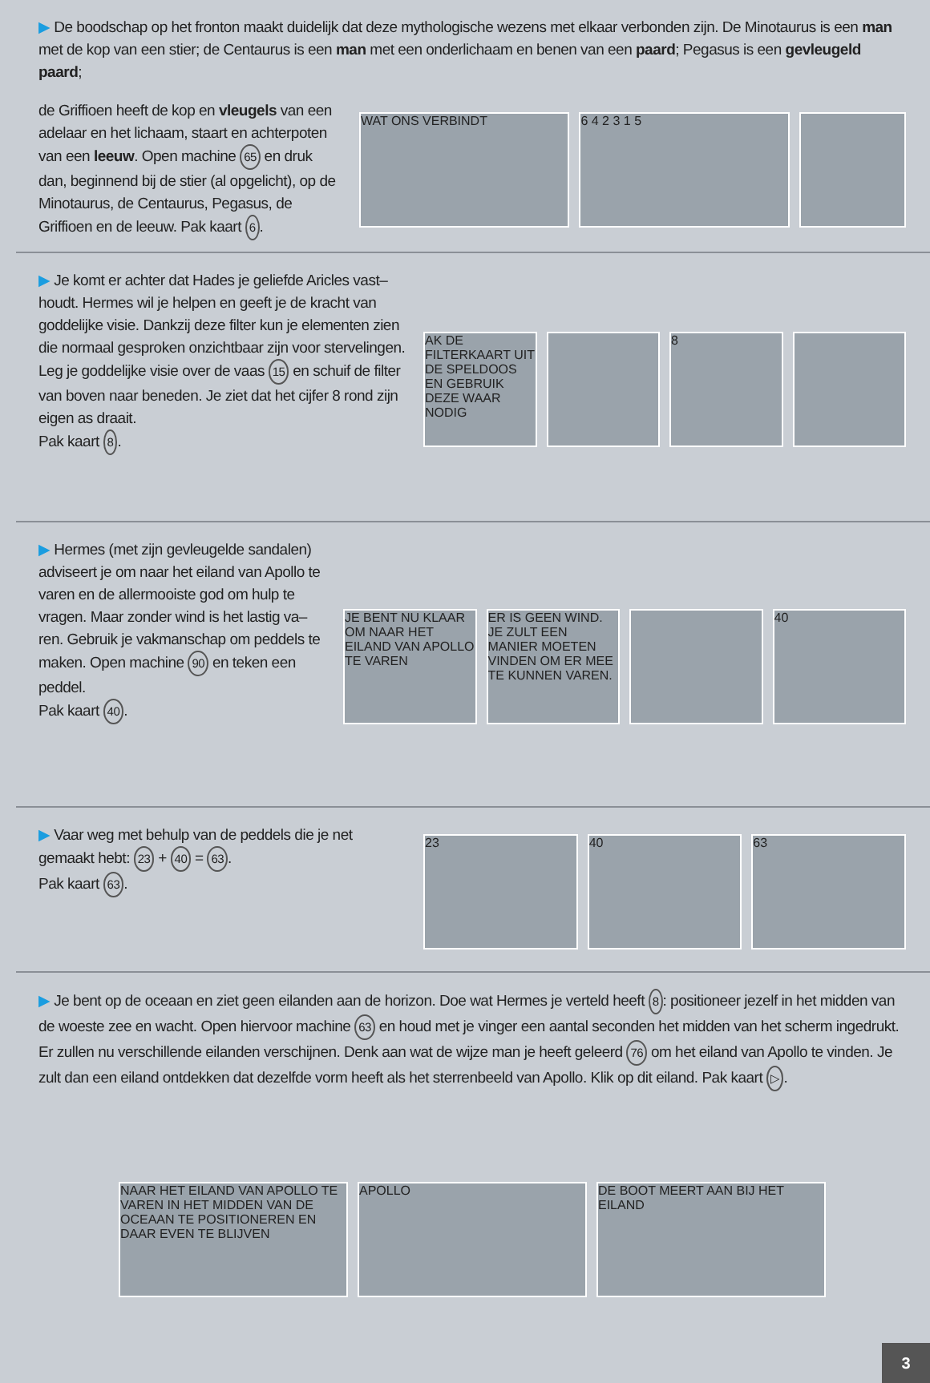▶ De boodschap op het fronton maakt duidelijk dat deze mythologische wezens met elkaar verbonden zijn. De Minotaurus is een man met de kop van een stier; de Centaurus is een man met een onderlichaam en benen van een paard; Pegasus is een gevleugeld paard;
de Griffioen heeft de kop en vleugels van een adelaar en het lichaam, staart en achterpoten van een leeuw. Open machine 65 en druk dan, beginnend bij de stier (al opgelicht), op de Minotaurus, de Centaurus, Pegasus, de Griffioen en de leeuw. Pak kaart 6.
WAT ONS VERBINDT 6 4 2 3 1 5
▶ Je komt er achter dat Hades je geliefde Aricles vast–houdt. Hermes wil je helpen en geeft je de kracht van goddelijke visie. Dankzij deze filter kun je elementen zien die normaal gesproken onzichtbaar zijn voor stervelingen. Leg je goddelijke visie over de vaas 15 en schuif de filter van boven naar beneden. Je ziet dat het cijfer 8 rond zijn eigen as draait.
Pak kaart 8.
AK DE FILTERKAART UIT DE SPELDOOS EN GEBRUIK DEZE WAAR NODIG
8
▶ Hermes (met zijn gevleugelde sandalen) adviseert je om naar het eiland van Apollo te varen en de allermooiste god om hulp te vragen. Maar zonder wind is het lastig va–ren. Gebruik je vakmanschap om peddels te maken. Open machine 90 en teken een peddel.
Pak kaart 40.
JE BENT NU KLAAR OM NAAR HET EILAND VAN APOLLO TE VAREN
ER IS GEEN WIND. JE ZULT EEN MANIER MOETEN VINDEN OM ER MEE TE KUNNEN VAREN.
40
▶ Vaar weg met behulp van de peddels die je net gemaakt hebt: 23 + 40 = 63.
Pak kaart 63.
23 40 63
▶ Je bent op de oceaan en ziet geen eilanden aan de horizon. Doe wat Hermes je verteld heeft 8: positioneer jezelf in het midden van de woeste zee en wacht. Open hiervoor machine 63 en houd met je vinger een aantal seconden het midden van het scherm ingedrukt. Er zullen nu verschillende eilanden verschijnen. Denk aan wat de wijze man je heeft geleerd 76 om het eiland van Apollo te vinden. Je zult dan een eiland ontdekken dat dezelfde vorm heeft als het sterrenbeeld van Apollo. Klik op dit eiland. Pak kaart ▷.
NAAR HET EILAND VAN APOLLO TE VAREN IN HET MIDDEN VAN DE OCEAAN TE POSITIONEREN EN DAAR EVEN TE BLIJVEN
APOLLO
DE BOOT MEERT AAN BIJ HET EILAND
3